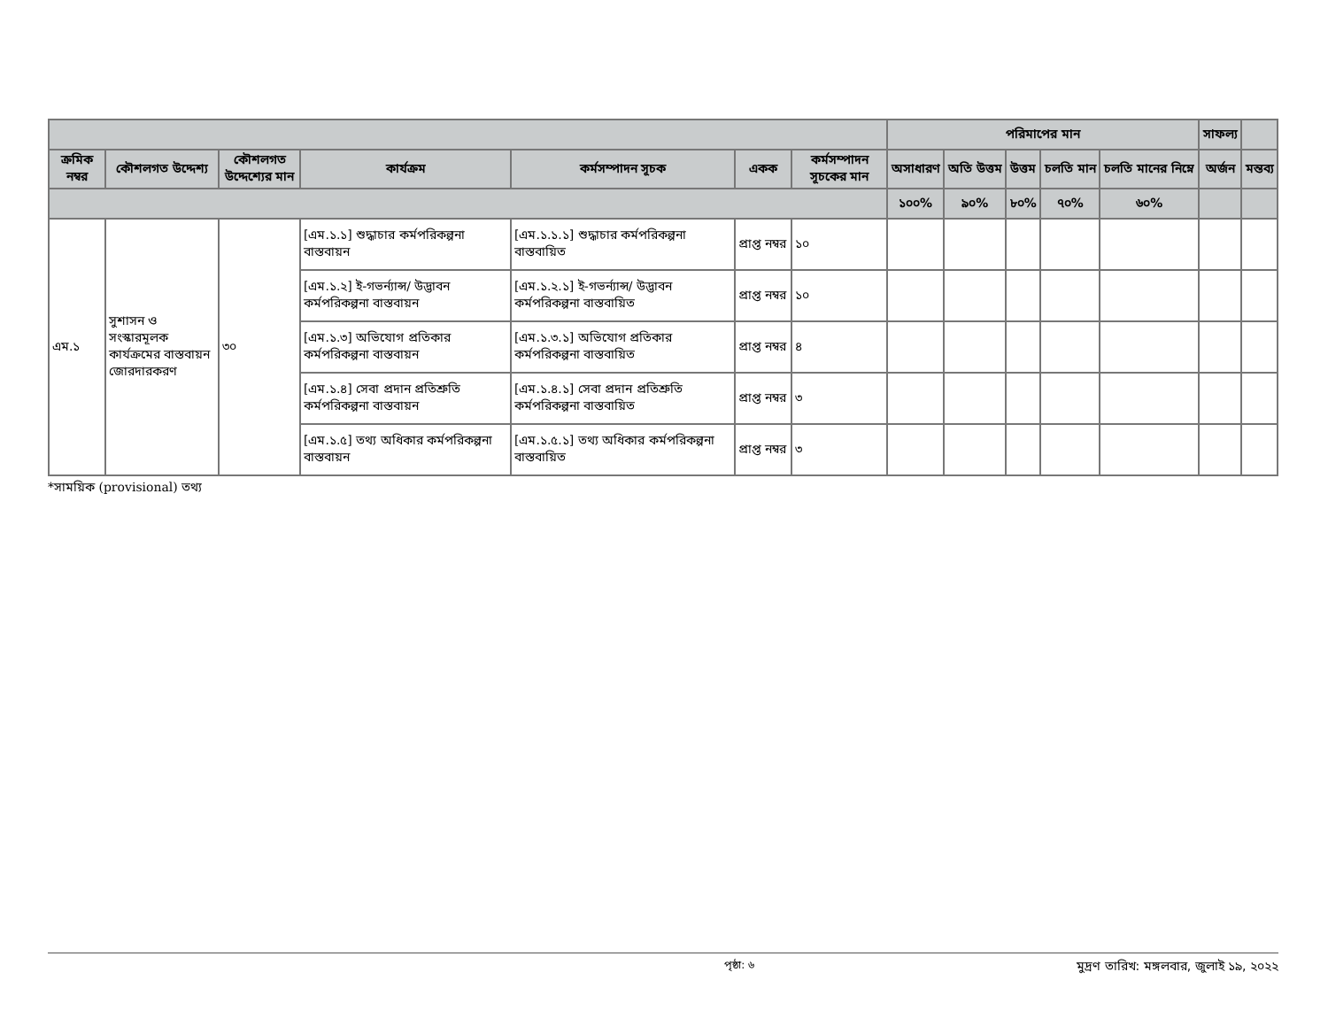| | | | | | | | পরিমাপের মান | | | | | সাফল্য | |
| --- | --- | --- | --- | --- | --- | --- | --- | --- | --- | --- | --- | --- | --- |
| ক্রমিক নম্বর | কৌশলগত উদ্দেশ্য | কৌশলগত উদ্দেশ্যের মান | কার্যক্রম | কর্মসম্পাদন সূচক | একক | কর্মসম্পাদন সূচকের মান | অসাধারণ | অতি উত্তম | উত্তম | চলতি মান | চলতি মানের নিম্নে | অর্জন | মন্তব্য |
| | | | | | | | ১০০% | ৯০% | ৮০% | ৭০% | ৬০% | | |
| এম.১ | সুশাসন ও সংস্কারমূলক কার্যক্রমের বাস্তবায়ন জোরদারকরণ | ৩০ | [এম.১.১] শুদ্ধাচার কর্মপরিকল্পনা বাস্তবায়ন | [এম.১.১.১] শুদ্ধাচার কর্মপরিকল্পনা বাস্তবায়িত | প্রাপ্ত নম্বর | ১০ | | | | | | | |
| | | | [এম.১.২] ই-গভর্ন্যান্স/ উদ্ভাবন কর্মপরিকল্পনা বাস্তবায়ন | [এম.১.২.১] ই-গভর্ন্যান্স/ উদ্ভাবন কর্মপরিকল্পনা বাস্তবায়িত | প্রাপ্ত নম্বর | ১০ | | | | | | | |
| | | | [এম.১.৩] অভিযোগ প্রতিকার কর্মপরিকল্পনা বাস্তবায়ন | [এম.১.৩.১] অভিযোগ প্রতিকার কর্মপরিকল্পনা বাস্তবায়িত | প্রাপ্ত নম্বর | ৪ | | | | | | | |
| | | | [এম.১.৪] সেবা প্রদান প্রতিশ্রুতি কর্মপরিকল্পনা বাস্তবায়ন | [এম.১.৪.১] সেবা প্রদান প্রতিশ্রুতি কর্মপরিকল্পনা বাস্তবায়িত | প্রাপ্ত নম্বর | ৩ | | | | | | | |
| | | | [এম.১.৫] তথ্য অধিকার কর্মপরিকল্পনা বাস্তবায়ন | [এম.১.৫.১] তথ্য অধিকার কর্মপরিকল্পনা বাস্তবায়িত | প্রাপ্ত নম্বর | ৩ | | | | | | | |
*সাময়িক (provisional) তথ্য
পৃষ্ঠা: ৬ মুদ্রণ তারিখ: মঙ্গলবার, জুলাই ১৯, ২০২২